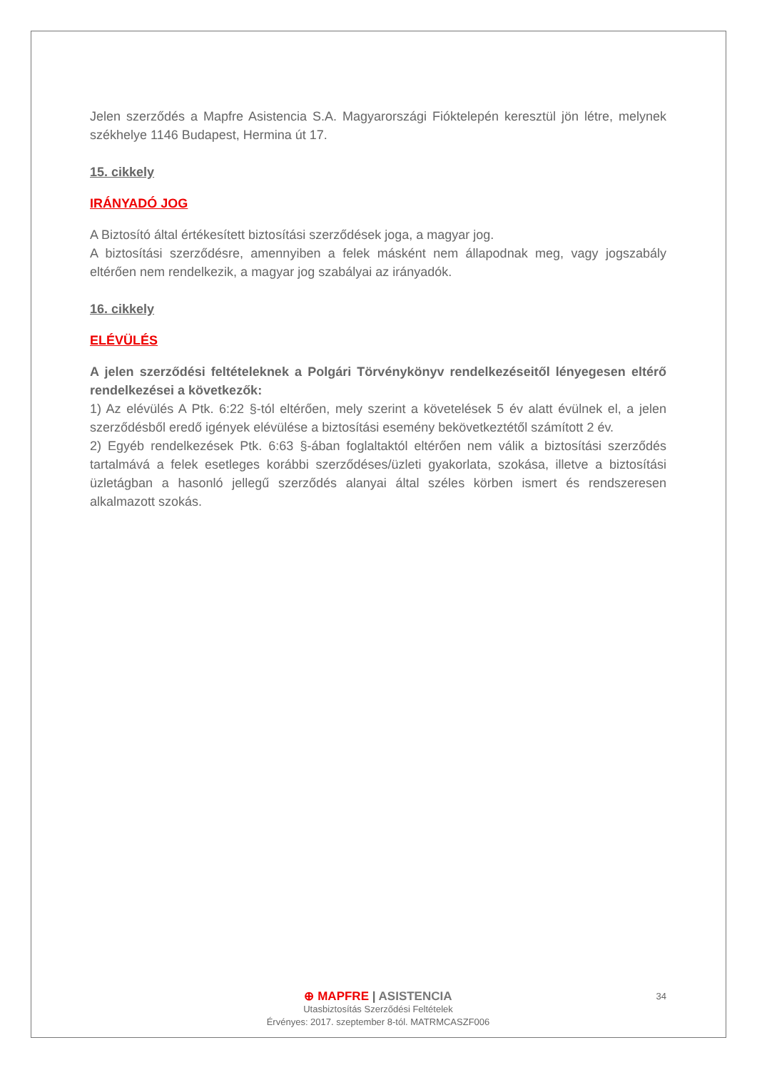Jelen szerződés a Mapfre Asistencia S.A. Magyarországi Fióktelepén keresztül jön létre, melynek székhelye 1146 Budapest, Hermina út 17.
15. cikkely
IRÁNYADÓ JOG
A Biztosító által értékesített biztosítási szerződések joga, a magyar jog.
A biztosítási szerződésre, amennyiben a felek másként nem állapodnak meg, vagy jogszabály eltérően nem rendelkezik, a magyar jog szabályai az irányadók.
16. cikkely
ELÉVÜLÉS
A jelen szerződési feltételeknek a Polgári Törvénykönyv rendelkezéseitől lényegesen eltérő rendelkezései a következők:
1) Az elévülés A Ptk. 6:22 §-tól eltérően, mely szerint a követelések 5 év alatt évülnek el, a jelen szerződésből eredő igények elévülése a biztosítási esemény bekövetkeztétől számított 2 év.
2) Egyéb rendelkezések Ptk. 6:63 §-ában foglaltaktól eltérően nem válik a biztosítási szerződés tartalmává a felek esetleges korábbi szerződéses/üzleti gyakorlata, szokása, illetve a biztosítási üzletágban a hasonló jellegű szerződés alanyai által széles körben ismert és rendszeresen alkalmazott szokás.
34
⊕ MAPFRE | ASISTENCIA
Utasbiztosítás Szerződési Feltételek
Érvényes: 2017. szeptember 8-tól. MATRMCASZF006